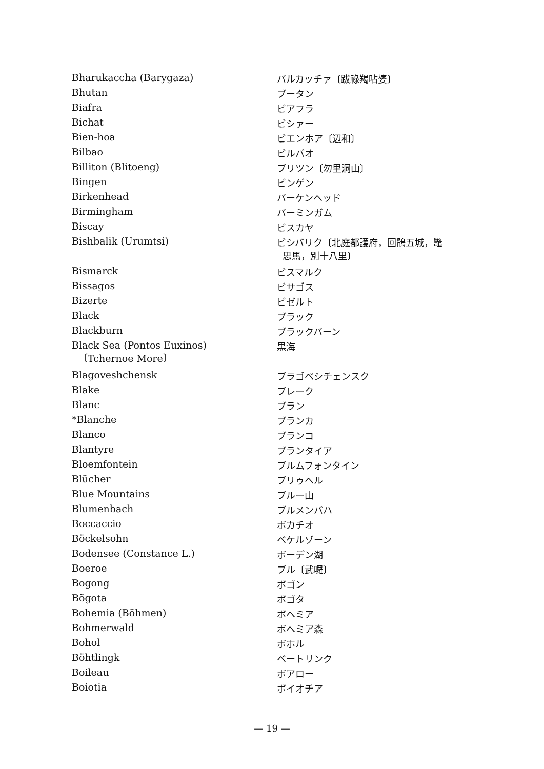| Bharukaccha (Barygaza) | バルカッチァ〔跋祿羯呫婆〕 |
| Bhutan | ブータン |
| Biafra | ビアフラ |
| Bichat | ビシァー |
| Bien-hoa | ビエンホア〔辺和〕 |
| Bilbao | ビルバオ |
| Billiton (Blitoeng) | ブリツン〔勿里洞山〕 |
| Bingen | ビンゲン |
| Birkenhead | バーケンヘッド |
| Birmingham | バーミンガム |
| Biscay | ビスカヤ |
| Bishbalik (Urumtsi) | ビシバリク〔北庭都護府，回鶻五城，鼈 思馬，別十八里〕 |
| Bismarck | ビスマルク |
| Bissagos | ビサゴス |
| Bizerte | ビゼルト |
| Black | ブラック |
| Blackburn | ブラックバーン |
| Black Sea (Pontos Euxinos) 〔Tchernoe More〕 | 黒海 |
| Blagoveshchensk | ブラゴベシチェンスク |
| Blake | ブレーク |
| Blanc | ブラン |
| *Blanche | ブランカ |
| Blanco | ブランコ |
| Blantyre | ブランタイア |
| Bloemfontein | ブルムフォンタイン |
| Blücher | ブリゥヘル |
| Blue Mountains | ブルー山 |
| Blumenbach | ブルメンバハ |
| Boccaccio | ボカチオ |
| Böckelsohn | ベケルゾーン |
| Bodensee (Constance L.) | ボーデン湖 |
| Boeroe | ブル〔武囉〕 |
| Bogong | ボゴン |
| Bögota | ボゴタ |
| Bohemia (Böhmen) | ボヘミア |
| Bohmerwald | ボヘミア森 |
| Bohol | ボホル |
| Böhtlingk | ベートリンク |
| Boileau | ボアロー |
| Boiotia | ボイオチア |
— 19 —